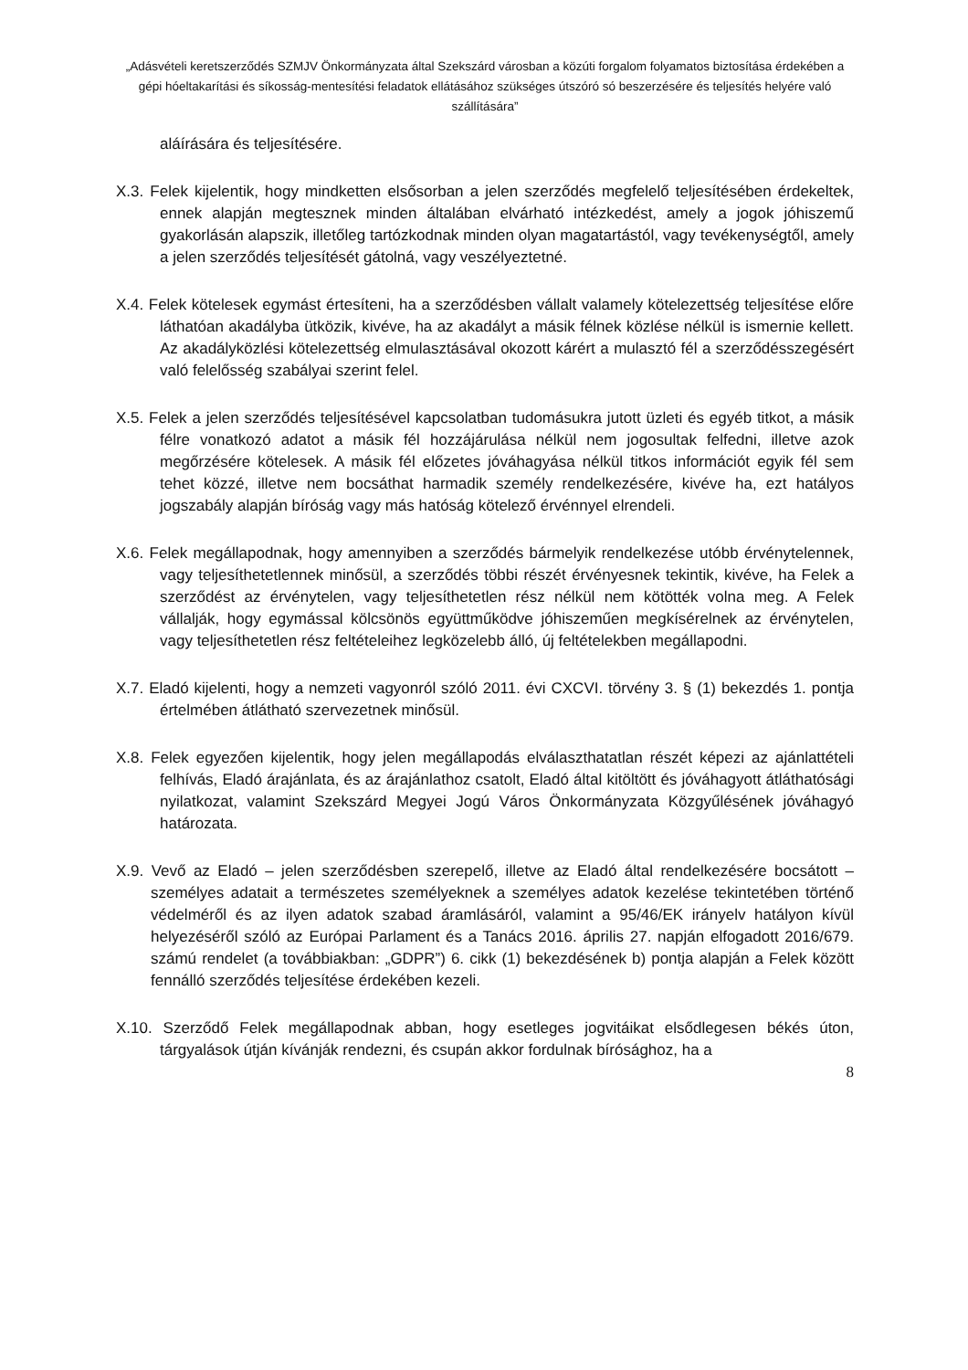„Adásvételi keretszerződés SZMJV Önkormányzata által Szekszárd városban a közúti forgalom folyamatos biztosítása érdekében a gépi hóeltakarítási és síkosság-mentesítési feladatok ellátásához szükséges útszóró só beszerzésére és teljesítés helyére való szállítására”
aláírására és teljesítésére.
X.3. Felek kijelentik, hogy mindketten elsősorban a jelen szerződés megfelelő teljesítésében érdekeltek, ennek alapján megtesznek minden általában elvárható intézkedést, amely a jogok jóhiszemű gyakorlásán alapszik, illetőleg tartózkodnak minden olyan magatartástól, vagy tevékenységtől, amely a jelen szerződés teljesítését gátolná, vagy veszélyeztetné.
X.4. Felek kötelesek egymást értesíteni, ha a szerződésben vállalt valamely kötelezettség teljesítése előre láthatóan akadályba ütközik, kivéve, ha az akadályt a másik félnek közlése nélkül is ismernie kellett. Az akadályközlési kötelezettség elmulasztásával okozott kárért a mulasztó fél a szerződésszegésért való felelősség szabályai szerint felel.
X.5. Felek a jelen szerződés teljesítésével kapcsolatban tudomásukra jutott üzleti és egyéb titkot, a másik félre vonatkozó adatot a másik fél hozzájárulása nélkül nem jogosultak felfedni, illetve azok megőrzésére kötelesek. A másik fél előzetes jóváhagyása nélkül titkos információt egyik fél sem tehet közzé, illetve nem bocsáthat harmadik személy rendelkezésére, kivéve ha, ezt hatályos jogszabály alapján bíróság vagy más hatóság kötelező érvénnyel elrendeli.
X.6. Felek megállapodnak, hogy amennyiben a szerződés bármelyik rendelkezése utóbb érvénytelennek, vagy teljesíthetetlennek minősül, a szerződés többi részét érvényesnek tekintik, kivéve, ha Felek a szerződést az érvénytelen, vagy teljesíthetetlen rész nélkül nem kötötték volna meg. A Felek vállalják, hogy egymással kölcsönös együttműködve jóhiszeműen megkísérelnek az érvénytelen, vagy teljesíthetetlen rész feltételeihez legközelebb álló, új feltételekben megállapodni.
X.7. Eladó kijelenti, hogy a nemzeti vagyonról szóló 2011. évi CXCVI. törvény 3. § (1) bekezdés 1. pontja értelmében átlátható szervezetnek minősül.
X.8. Felek egyezően kijelentik, hogy jelen megállapodás elválaszthatatlan részét képezi az ajánlattételi felhívás, Eladó árajánlata, és az árajánlathoz csatolt, Eladó által kitöltött és jóváhagyott átláthatósági nyilatkozat, valamint Szekszárd Megyei Jogú Város Önkormányzata Közgyűlésének jóváhagyó határozata.
X.9. Vevő az Eladó – jelen szerződésben szerepelő, illetve az Eladó által rendelkezésére bocsátott – személyes adatait a természetes személyeknek a személyes adatok kezelése tekintetében történő védelméről és az ilyen adatok szabad áramlásáról, valamint a 95/46/EK irányelv hatályon kívül helyezéséről szóló az Európai Parlament és a Tanács 2016. április 27. napján elfogadott 2016/679. számú rendelet (a továbbiakban: „GDPR”) 6. cikk (1) bekezdésének b) pontja alapján a Felek között fennálló szerződés teljesítése érdekében kezeli.
X.10. Szerződő Felek megállapodnak abban, hogy esetleges jogvitáikat elsődlegesen békés úton, tárgyalások útján kívánják rendezni, és csupán akkor fordulnak bírósághoz, ha a
8